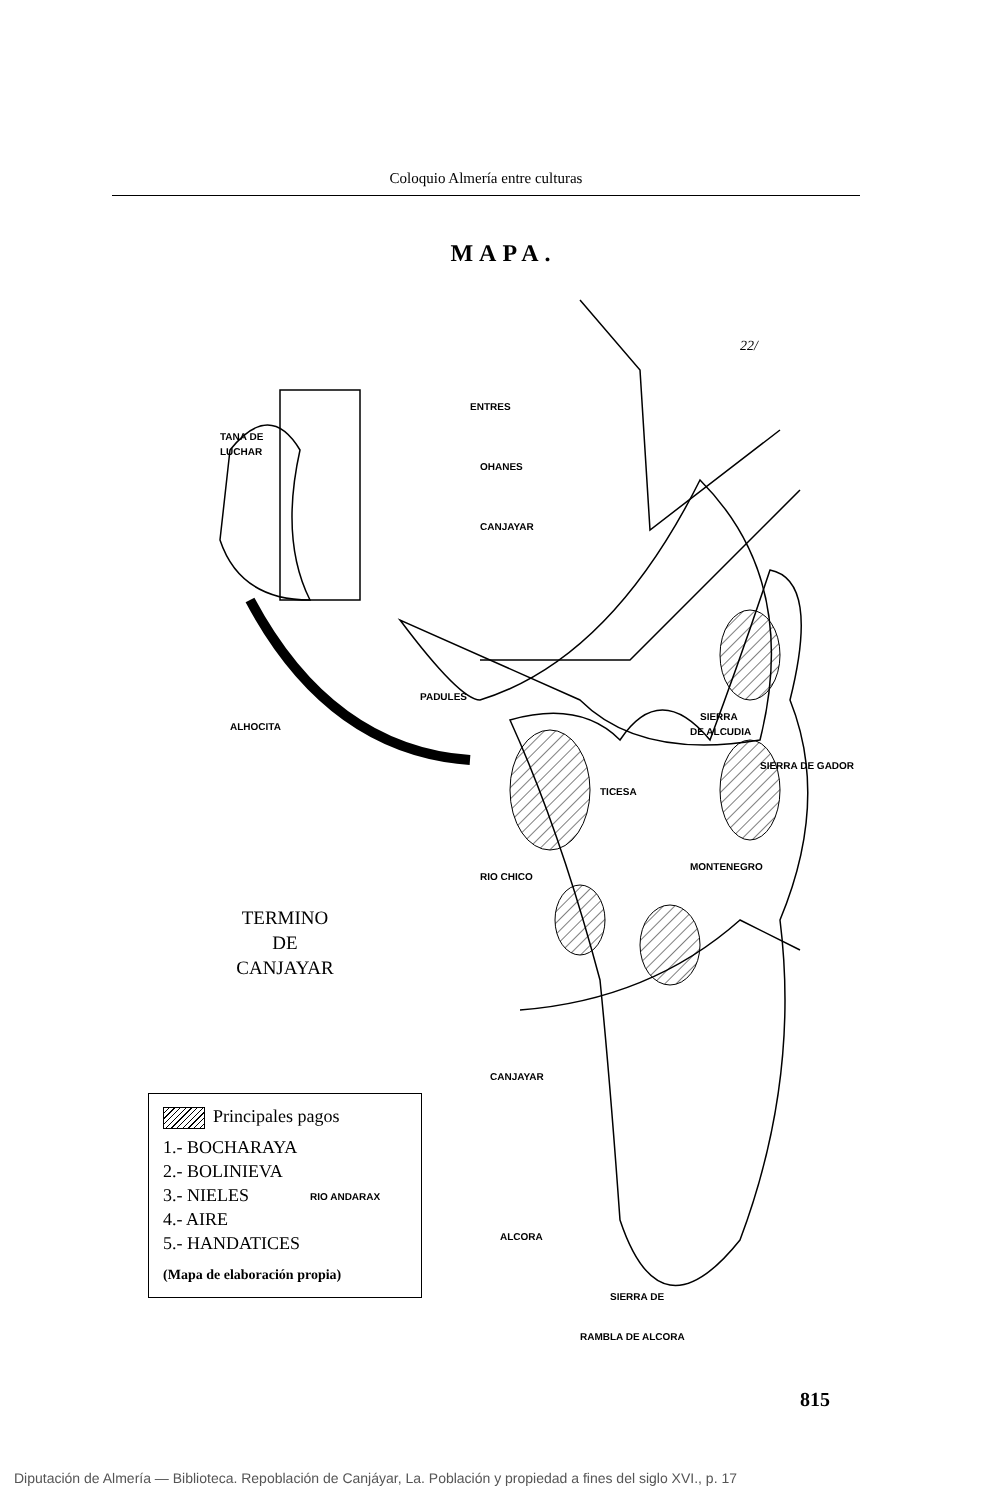Coloquio Almería entre culturas
MAPA.
ENTRES
TANA DE
LUCHAR
OHANES
CANJAYAR
PADULES
ALHOCITA
SIERRA
DE ALCUDIA
TICESA
MONTENEGRO
RIO CHICO
CANJAYAR
RIO ANDARAX
ALCORA
SIERRA DE
RAMBLA DE ALCORA
22/
SIERRA DE GADOR
TERMINO
DE
CANJAYAR
Principales pagos
1.- BOCHARAYA
2.- BOLINIEVA
3.- NIELES
4.- AIRE
5.- HANDATICES
(Mapa de elaboración propia)
815
Diputación de Almería — Biblioteca. Repoblación de Canjáyar, La. Población y propiedad a fines del siglo XVI., p. 17